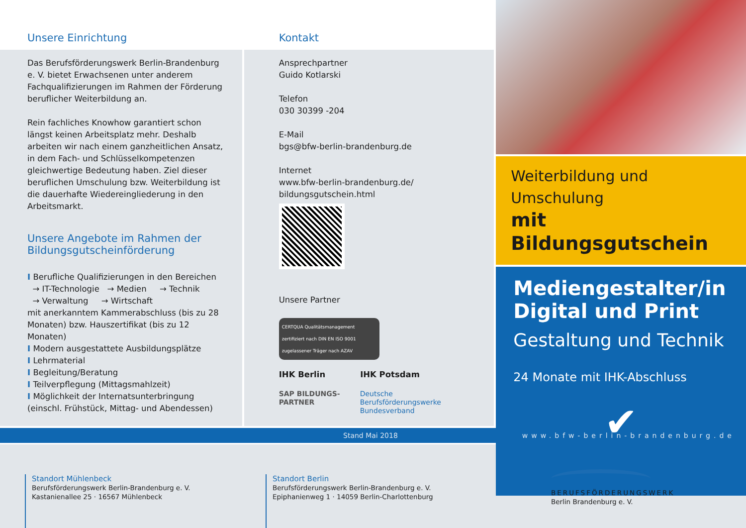Unsere Einrichtung
Das Berufsförderungswerk Berlin-Brandenburg e. V. bietet Erwachsenen unter anderem Fachqualifizierungen im Rahmen der Förderung beruflicher Weiterbildung an.
Rein fachliches Knowhow garantiert schon längst keinen Arbeitsplatz mehr. Deshalb arbeiten wir nach einem ganzheitlichen Ansatz, in dem Fach- und Schlüsselkompetenzen gleichwertige Bedeutung haben. Ziel dieser beruflichen Umschulung bzw. Weiterbildung ist die dauerhafte Wiedereingliederung in den Arbeitsmarkt.
Unsere Angebote im Rahmen der Bildungsgutscheinförderung
I Berufliche Qualifizierungen in den Bereichen
→ IT-Technologie → Medien → Technik
→ Verwaltung → Wirtschaft
mit anerkanntem Kammerabschluss (bis zu 28 Monaten) bzw. Hauszertifikat (bis zu 12 Monaten)
I Modern ausgestattete Ausbildungsplätze
I Lehrmaterial
I Begleitung/Beratung
I Teilverpflegung (Mittagsmahlzeit)
I Möglichkeit der Internatsunterbringung (einschl. Frühstück, Mittag- und Abendessen)
Kontakt
Ansprechpartner
Guido Kotlarski
Telefon
030 30399 -204
E-Mail
bgs@bfw-berlin-brandenburg.de
Internet
www.bfw-berlin-brandenburg.de/
bildungsgutschein.html
Unsere Partner
CERTQUA Qualitätsmanagement
zertifiziert nach DIN EN ISO 9001
zugelassener Träger nach AZAV
IHK Berlin IHK Potsdam
SAP BILDUNGS-
PARTNER Deutsche
Berufsförderungswerke
Bundesverband
Weiterbildung und Umschulung
mit Bildungsgutschein
Mediengestalter/in
Digital und Print
Gestaltung und Technik
24 Monate mit IHK-Abschluss
✔
Stand Mai 2018 www.bfw-berlin-brandenburg.de
Standort Mühlenbeck
Berufsförderungswerk Berlin-Brandenburg e. V.
Kastanienallee 25 · 16567 Mühlenbeck
Standort Berlin
Berufsförderungswerk Berlin-Brandenburg e. V.
Epiphanienweg 1 · 14059 Berlin-Charlottenburg
BERUFSFÖRDERUNGSWERK
Berlin Brandenburg e. V.